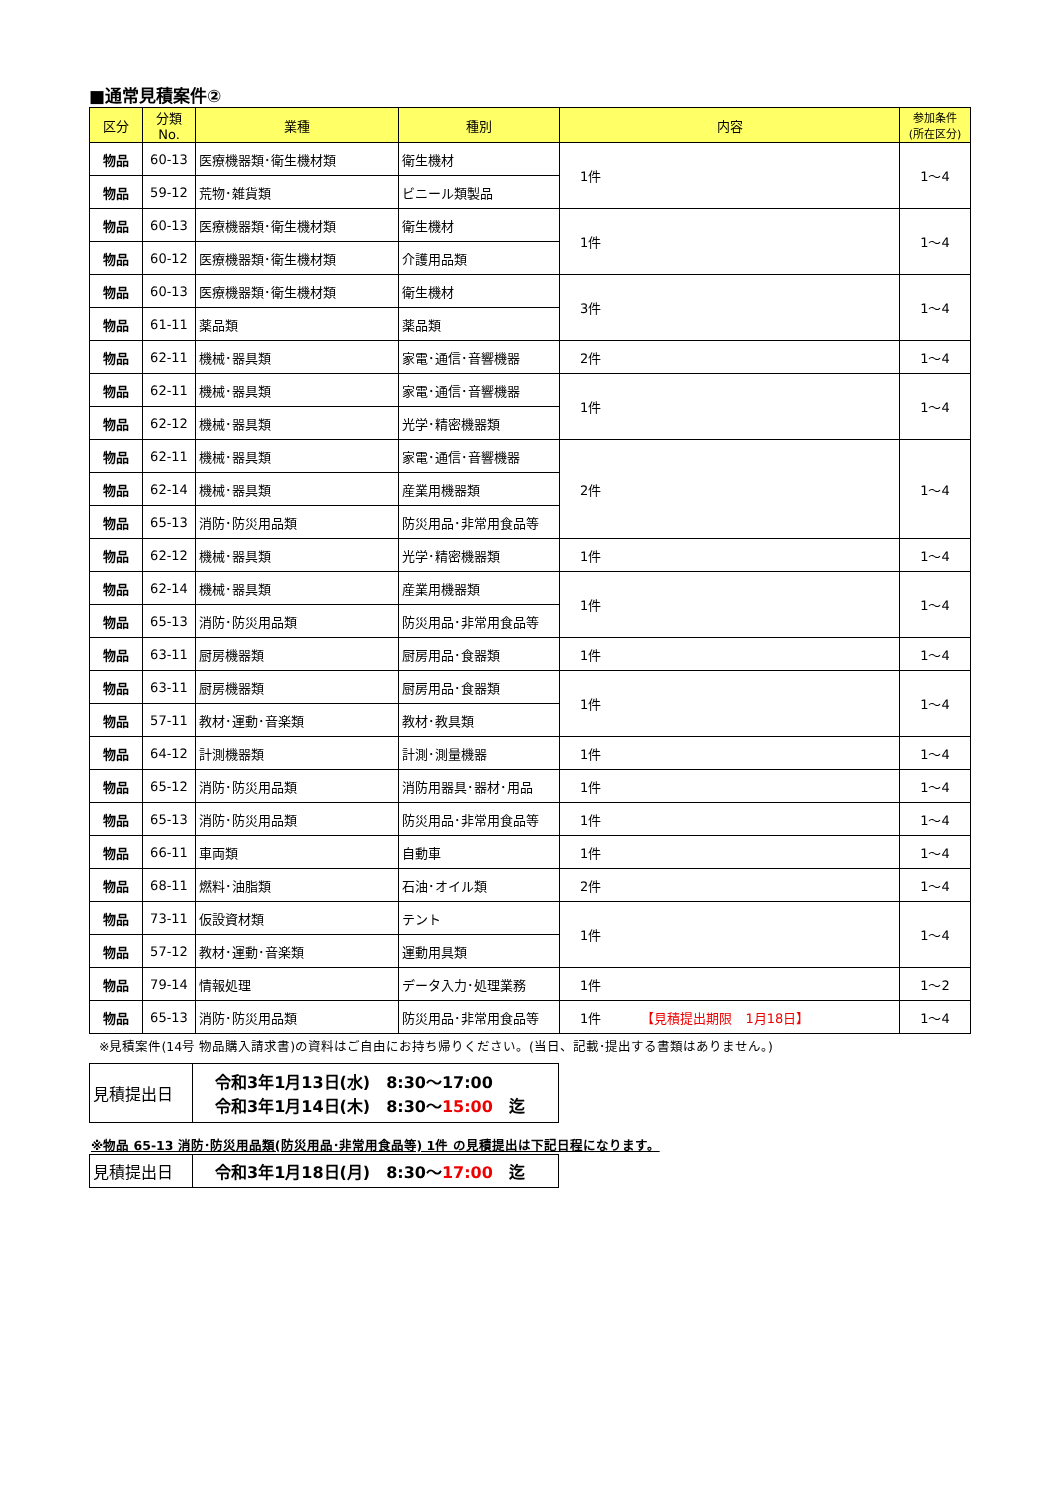■通常見積案件②
| 区分 | 分類No. | 業種 | 種別 | 内容 | 参加条件 (所在区分) |
| --- | --- | --- | --- | --- | --- |
| 物品 | 60-13 | 医療機器類･衛生機材類 | 衛生機材 | 1件 | 1～4 |
| 物品 | 59-12 | 荒物･雑貨類 | ビニール類製品 | | |
| 物品 | 60-13 | 医療機器類･衛生機材類 | 衛生機材 | 1件 | 1～4 |
| 物品 | 60-12 | 医療機器類･衛生機材類 | 介護用品類 | | |
| 物品 | 60-13 | 医療機器類･衛生機材類 | 衛生機材 | 3件 | 1～4 |
| 物品 | 61-11 | 薬品類 | 薬品類 | | |
| 物品 | 62-11 | 機械･器具類 | 家電･通信･音響機器 | 2件 | 1～4 |
| 物品 | 62-11 | 機械･器具類 | 家電･通信･音響機器 | 1件 | 1～4 |
| 物品 | 62-12 | 機械･器具類 | 光学･精密機器類 | | |
| 物品 | 62-11 | 機械･器具類 | 家電･通信･音響機器 | 2件 | 1～4 |
| 物品 | 62-14 | 機械･器具類 | 産業用機器類 | | |
| 物品 | 65-13 | 消防･防災用品類 | 防災用品･非常用食品等 | | |
| 物品 | 62-12 | 機械･器具類 | 光学･精密機器類 | 1件 | 1～4 |
| 物品 | 62-14 | 機械･器具類 | 産業用機器類 | 1件 | 1～4 |
| 物品 | 65-13 | 消防･防災用品類 | 防災用品･非常用食品等 | | |
| 物品 | 63-11 | 厨房機器類 | 厨房用品･食器類 | 1件 | 1～4 |
| 物品 | 63-11 | 厨房機器類 | 厨房用品･食器類 | 1件 | 1～4 |
| 物品 | 57-11 | 教材･運動･音楽類 | 教材･教具類 | | |
| 物品 | 64-12 | 計測機器類 | 計測･測量機器 | 1件 | 1～4 |
| 物品 | 65-12 | 消防･防災用品類 | 消防用器具･器材･用品 | 1件 | 1～4 |
| 物品 | 65-13 | 消防･防災用品類 | 防災用品･非常用食品等 | 1件 | 1～4 |
| 物品 | 66-11 | 車両類 | 自動車 | 1件 | 1～4 |
| 物品 | 68-11 | 燃料･油脂類 | 石油･オイル類 | 2件 | 1～4 |
| 物品 | 73-11 | 仮設資材類 | テント | 1件 | 1～4 |
| 物品 | 57-12 | 教材･運動･音楽類 | 運動用具類 | | |
| 物品 | 79-14 | 情報処理 | データ入力･処理業務 | 1件 | 1～2 |
| 物品 | 65-13 | 消防･防災用品類 | 防災用品･非常用食品等 | 1件 【見積提出期限 1月18日】 | 1～4 |
※見積案件(14号 物品購入請求書)の資料はご自由にお持ち帰りください。(当日、記載･提出する書類はありません。)
| 見積提出日 | 令和3年1月13日(水) 8:30～17:00 令和3年1月14日(木) 8:30～ 15:00 迄 |
※物品 65-13 消防･防災用品類(防災用品･非常用食品等) 1件 の見積提出は下記日程になります。
| 見積提出日 | 令和3年1月18日(月) 8:30～ 17:00 迄 |